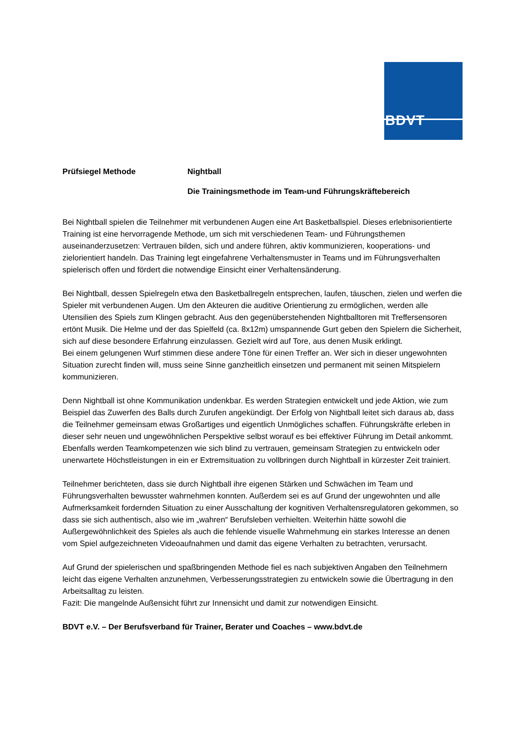BDVT
Prüfsiegel Methode Nightball
Die Trainingsmethode im Team-und Führungskräftebereich
Bei Nightball spielen die Teilnehmer mit verbundenen Augen eine Art Basketballspiel. Dieses erlebnisorientierte Training ist eine hervorragende Methode, um sich mit verschiedenen Team- und Führungsthemen auseinanderzusetzen: Vertrauen bilden, sich und andere führen, aktiv kommunizieren, kooperations- und zielorientiert handeln. Das Training legt eingefahrene Verhaltensmuster in Teams und im Führungsverhalten spielerisch offen und fördert die notwendige Einsicht einer Verhaltensänderung.
Bei Nightball, dessen Spielregeln etwa den Basketballregeln entsprechen, laufen, täuschen, zielen und werfen die Spieler mit verbundenen Augen. Um den Akteuren die auditive Orientierung zu ermöglichen, werden alle Utensilien des Spiels zum Klingen gebracht. Aus den gegenüberstehenden Nightballtoren mit Treffersensoren ertönt Musik. Die Helme und der das Spielfeld (ca. 8x12m) umspannende Gurt geben den Spielern die Sicherheit, sich auf diese besondere Erfahrung einzulassen. Gezielt wird auf Tore, aus denen Musik erklingt.
Bei einem gelungenen Wurf stimmen diese andere Töne für einen Treffer an. Wer sich in dieser ungewohnten Situation zurecht finden will, muss seine Sinne ganzheitlich einsetzen und permanent mit seinen Mitspielern kommunizieren.
Denn Nightball ist ohne Kommunikation undenkbar. Es werden Strategien entwickelt und jede Aktion, wie zum Beispiel das Zuwerfen des Balls durch Zurufen angekündigt. Der Erfolg von Nightball leitet sich daraus ab, dass die Teilnehmer gemeinsam etwas Großartiges und eigentlich Unmögliches schaffen. Führungskräfte erleben in dieser sehr neuen und ungewöhnlichen Perspektive selbst worauf es bei effektiver Führung im Detail ankommt. Ebenfalls werden Teamkompetenzen wie sich blind zu vertrauen, gemeinsam Strategien zu entwickeln oder unerwartete Höchstleistungen in ein er Extremsituation zu vollbringen durch Nightball in kürzester Zeit trainiert.
Teilnehmer berichteten, dass sie durch Nightball ihre eigenen Stärken und Schwächen im Team und Führungsverhalten bewusster wahrnehmen konnten. Außerdem sei es auf Grund der ungewohnten und alle Aufmerksamkeit fordernden Situation zu einer Ausschaltung der kognitiven Verhaltensregulatoren gekommen, so dass sie sich authentisch, also wie im „wahren“ Berufsleben verhielten. Weiterhin hätte sowohl die Außergewöhnlichkeit des Spieles als auch die fehlende visuelle Wahrnehmung ein starkes Interesse an denen vom Spiel aufgezeichneten Videoaufnahmen und damit das eigene Verhalten zu betrachten, verursacht.
Auf Grund der spielerischen und spaßbringenden Methode fiel es nach subjektiven Angaben den Teilnehmern leicht das eigene Verhalten anzunehmen, Verbesserungsstrategien zu entwickeln sowie die Übertragung in den Arbeitsalltag zu leisten.
Fazit: Die mangelnde Außensicht führt zur Innensicht und damit zur notwendigen Einsicht.
BDVT e.V. – Der Berufsverband für Trainer, Berater und Coaches – www.bdvt.de